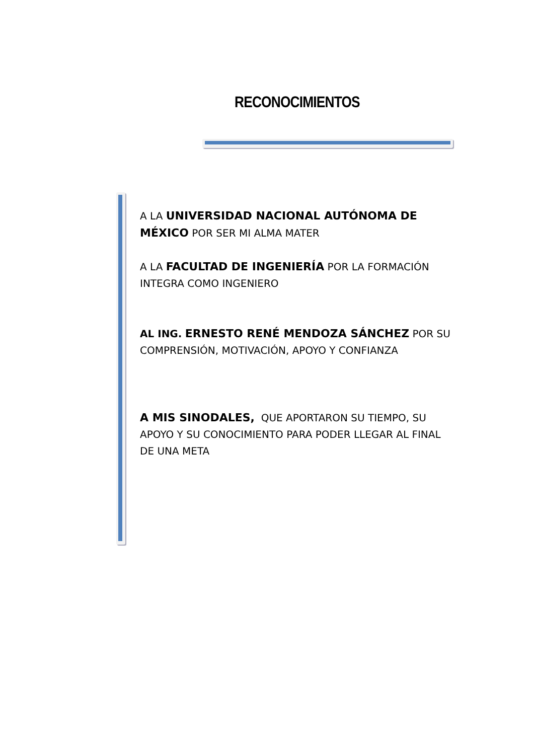RECONOCIMIENTOS
A LA UNIVERSIDAD NACIONAL AUTÓNOMA DE MÉXICO POR SER MI ALMA MATER
A LA FACULTAD DE INGENIERÍA POR LA FORMACIÓN INTEGRA COMO INGENIERO
AL ING. ERNESTO RENÉ MENDOZA SÁNCHEZ POR SU COMPRENSIÓN, MOTIVACIÓN, APOYO Y CONFIANZA
A MIS SINODALES, QUE APORTARON SU TIEMPO, SU APOYO Y SU CONOCIMIENTO PARA PODER LLEGAR AL FINAL DE UNA META